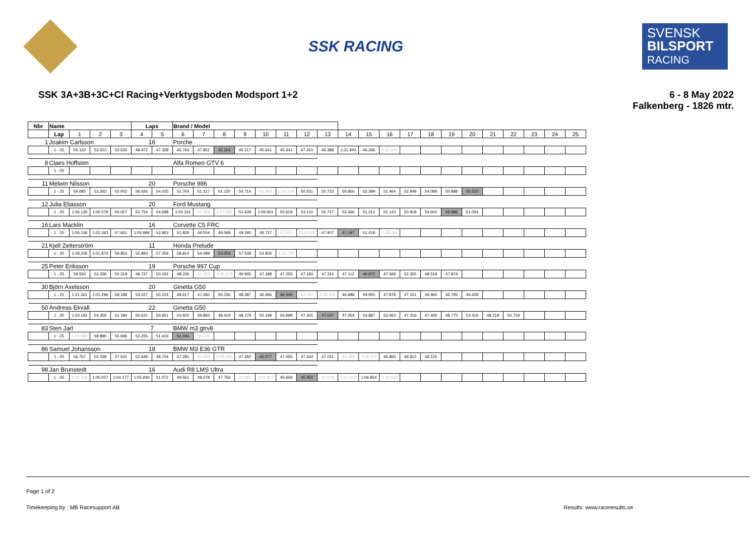SSK RACING
SVENSK
BILSPORT
RACING
SSK 3A+3B+3C+Cl Racing+Verktygsboden Modsport 1+2
6 - 8 May 2022
Falkenberg - 1826 mtr.
| Nbr | Name | | | | Laps | | Brand / Model | | | | | | | | | | | | | | | | | | | |
| --- | --- | --- | --- | --- | --- | --- | --- | --- | --- | --- | --- | --- | --- | --- | --- | --- | --- | --- | --- | --- | --- | --- | --- | --- | --- | --- |
| | Lap | 1 | 2 | 3 | 4 | 5 | 6 | 7 | 8 | 9 | 10 | 11 | 12 | 13 | 14 | 15 | 16 | 17 | 18 | 19 | 20 | 21 | 22 | 23 | 24 | 25 |
| 1 | Joakim Carlsson | | | | 16 | | Porche | | | | | | | | | | | | | | | | | | | |
| | 1 - 25 | 55.132 | 53.523 | 52.630 | 48.972 | 47.328 | 45.764 | 47.851 | 45.154 | 45.217 | 45.641 | 45.341 | 47.410 | 46.389 | 1:31.943 | 46.266 | 1:06.604 | | | | | | | | | |
| 8 | Claes Hoffsten | | | | | | Alfa Romeo GTV 6 | | | | | | | | | | | | | | | | | | | |
| | 1 - 25 | | | | | | | | | | | | | | | | | | | | | | | | | |
| 11 | Melwin Nilsson | | | | 20 | | Porsche 986 | | | | | | | | | | | | | | | | | | | |
| | 1 - 25 | 59.685 | 53.262 | 52.002 | 56.026 | 54.025 | 51.764 | 51.317 | 51.120 | 50.714 | 55.493 | 2:26.249 | 50.531 | 50.723 | 50.856 | 52.399 | 51.464 | 52.949 | 54.089 | 50.888 | 50.523 | | | | | |
| 12 | Julia Eliasson | | | | 20 | | Ford Mustang | | | | | | | | | | | | | | | | | | | |
| | 1 - 25 | 1:06.135 | 1:00.579 | 55.057 | 52.754 | 54.698 | 1:00.331 | 57.353 | 1:27.986 | 52.639 | 1:09.901 | 50.619 | 53.110 | 55.727 | 53.366 | 51.312 | 51.143 | 50.918 | 54.600 | 49.986 | 51.054 | | | | | |
| 16 | Lars Macklin | | | | 16 | | Corvette C5 FRC | | | | | | | | | | | | | | | | | | | |
| | 1 - 25 | 1:06.156 | 1:02.343 | 57.661 | 1:00.999 | 53.963 | 51.828 | 49.554 | 49.068 | 49.295 | 49.727 | 57.430 | 2:00.033 | 47.907 | 47.197 | 51.418 | 1:08.466 | | | | | | | | | |
| 21 | Kjell Zetterström | | | | 11 | | Honda Prelude | | | | | | | | | | | | | | | | | | | |
| | 1 - 25 | 1:08.235 | 1:01.874 | 59.853 | 55.893 | 57.259 | 58.813 | 54.088 | 54.054 | 57.539 | 54.926 | 1:01.729 | | | | | | | | | | | | | | |
| 25 | Peter Eriksson | | | | 19 | | Porsche 997 Cup | | | | | | | | | | | | | | | | | | | |
| | 1 - 25 | 59.560 | 53.338 | 50.318 | 48.737 | 50.102 | 48.226 | 51.023 | 3:35.379 | 49.905 | 47.188 | 47.253 | 47.183 | 47.314 | 47.112 | 46.972 | 47.569 | 52.355 | 48.518 | 47.874 | | | | | | |
| 30 | Björn Axelsson | | | | 20 | | Ginetta G50 | | | | | | | | | | | | | | | | | | | |
| | 1 - 25 | 1:21.361 | 1:01.296 | 58.188 | 53.027 | 50.124 | 48.617 | 47.060 | 50.236 | 48.387 | 46.466 | 46.349 | 52.492 | 2:28.904 | 46.688 | 49.955 | 47.878 | 47.151 | 46.960 | 46.795 | 46.628 | | | | | |
| 50 | Andreas Ekvall | | | | 22 | | Ginetta G50 | | | | | | | | | | | | | | | | | | | |
| | 1 - 25 | 1:03.191 | 54.356 | 51.184 | 50.531 | 50.651 | 54.922 | 49.865 | 48.419 | 48.179 | 50.148 | 50.699 | 47.431 | 47.047 | 47.054 | 54.887 | 52.063 | 47.316 | 47.405 | 48.775 | 53.416 | 48.218 | 50.729 | | | |
| 83 | Sten Jarl | | | | 7 | | BMW m3 gtrv8 | | | | | | | | | | | | | | | | | | | |
| | 1 - 25 | 1:03.558 | 59.896 | 55.696 | 53.255 | 51.419 | 51.194 | 58.376 | | | | | | | | | | | | | | | | | | |
| 86 | Samuel Johansson | | | | 18 | | BMW M3 E36 GTR | | | | | | | | | | | | | | | | | | | |
| | 1 - 25 | 56.767 | 50.338 | 47.541 | 52.648 | 49.704 | 47.281 | 52.920 | 2:29.190 | 47.282 | 46.077 | 47.455 | 47.434 | 47.031 | 48.394 | 3:09.479 | 46.860 | 46.812 | 48.125 | | | | | | | |
| 98 | Jan Brunstedt | | | | 16 | | Audi R8 LMS Ultra | | | | | | | | | | | | | | | | | | | |
| | 1 - 25 | 1:24.538 | 1:05.027 | 1:04.177 | 1:05.930 | 51.072 | 49.561 | 48.078 | 47.756 | 50.959 | 2:01.813 | 45.659 | 45.450 | 50.074 | 2:55.913 | 1:06.854 | 1:14.530 | | | | | | | | | |
Page 1 of 2
Timekeeping by : MB Racesupport AB Results: www.raceresults.se